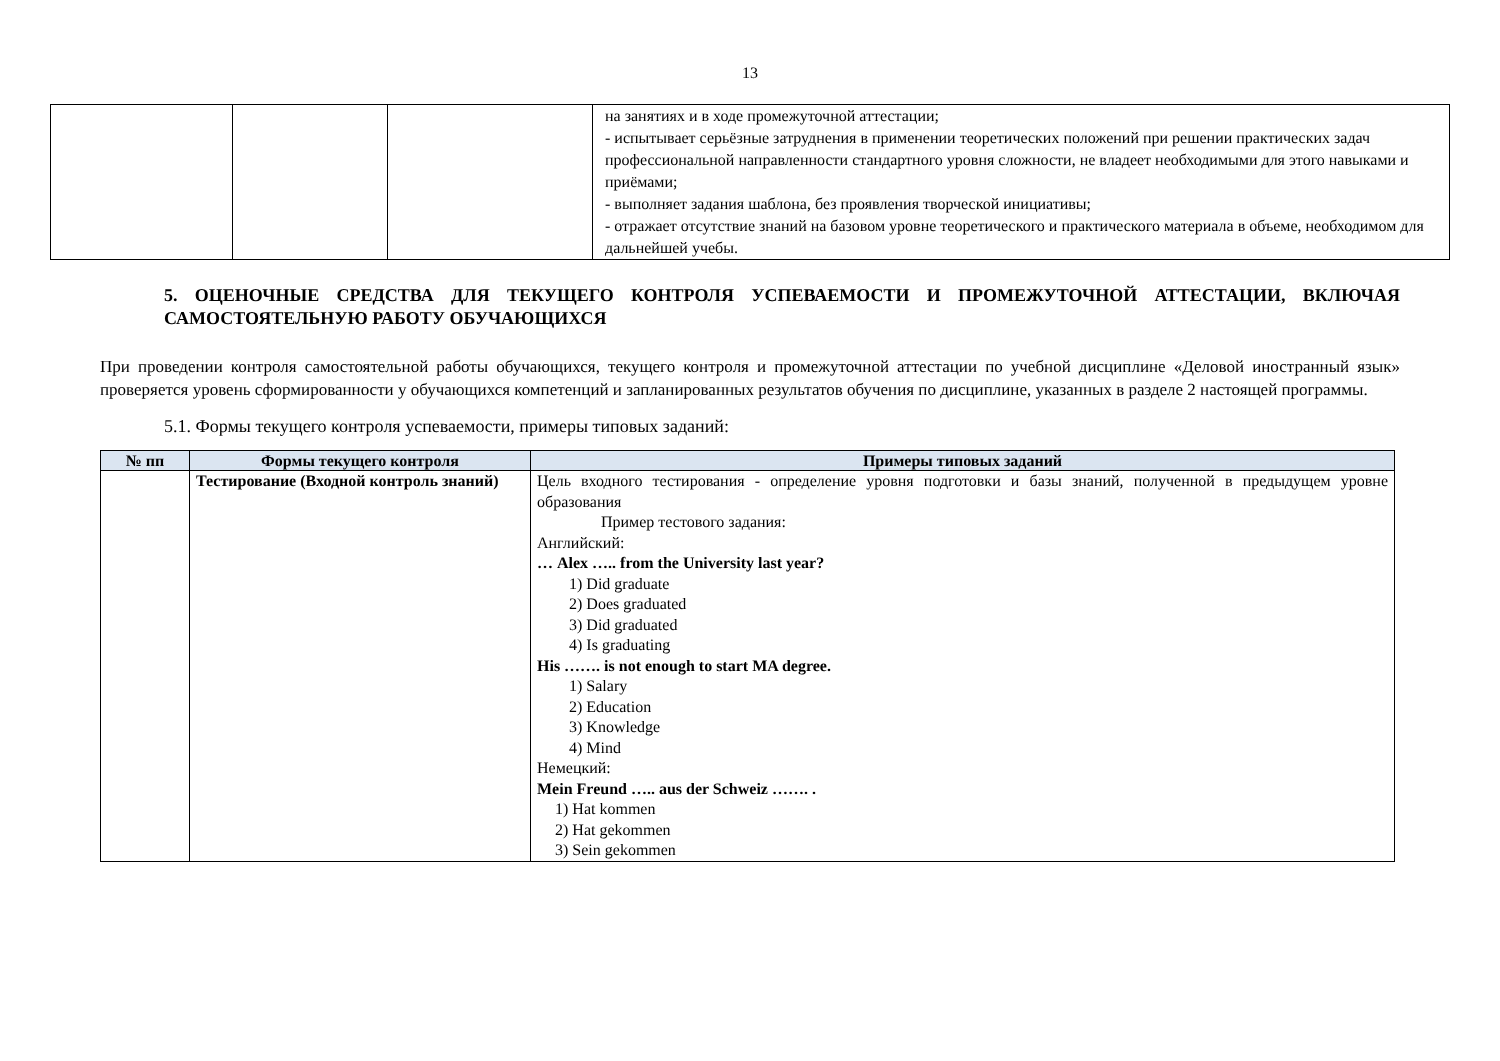13
| | | | на занятиях и в ходе промежуточной аттестации; - испытывает серьёзные затруднения в применении теоретических положений при решении практических задач профессиональной направленности стандартного уровня сложности, не владеет необходимыми для этого навыками и приёмами; - выполняет задания шаблона, без проявления творческой инициативы; - отражает отсутствие знаний на базовом уровне теоретического и практического материала в объеме, необходимом для дальнейшей учебы. |
5. ОЦЕНОЧНЫЕ СРЕДСТВА ДЛЯ ТЕКУЩЕГО КОНТРОЛЯ УСПЕВАЕМОСТИ И ПРОМЕЖУТОЧНОЙ АТТЕСТАЦИИ, ВКЛЮЧАЯ САМОСТОЯТЕЛЬНУЮ РАБОТУ ОБУЧАЮЩИХСЯ
При проведении контроля самостоятельной работы обучающихся, текущего контроля и промежуточной аттестации по учебной дисциплине «Деловой иностранный язык» проверяется уровень сформированности у обучающихся компетенций и запланированных результатов обучения по дисциплине, указанных в разделе 2 настоящей программы.
5.1. Формы текущего контроля успеваемости, примеры типовых заданий:
| № пп | Формы текущего контроля | Примеры типовых заданий |
| --- | --- | --- |
| | Тестирование (Входной контроль знаний) | Цель входного тестирования - определение уровня подготовки и базы знаний, полученной в предыдущем уровне образования Пример тестового задания: Английский: … Alex ….. from the University last year? 1) Did graduate 2) Does graduated 3) Did graduated 4) Is graduating His ……. is not enough to start MA degree. 1) Salary 2) Education 3) Knowledge 4) Mind Немецкий: Mein Freund ….. aus der Schweiz ……. . 1) Hat kommen 2) Hat gekommen 3) Sein gekommen |